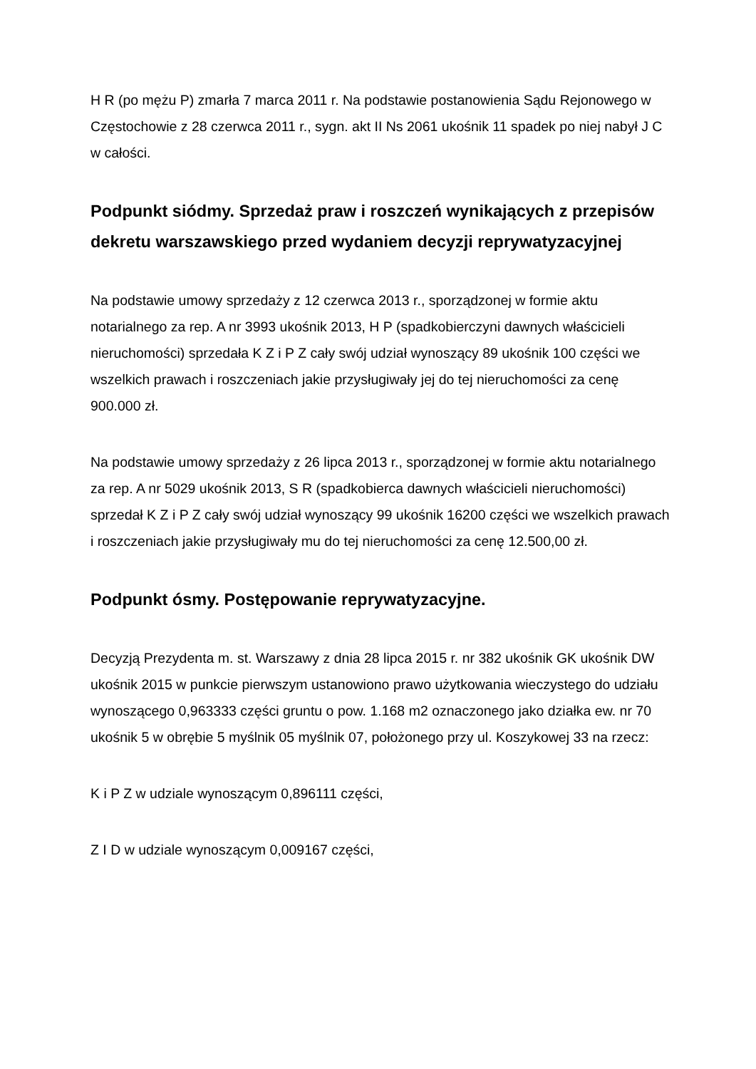H R (po mężu P) zmarła 7 marca 2011 r. Na podstawie postanowienia Sądu Rejonowego w Częstochowie z 28 czerwca 2011 r., sygn. akt II Ns 2061 ukośnik 11 spadek po niej nabył J C w całości.
Podpunkt siódmy. Sprzedaż praw i roszczeń wynikających z przepisów dekretu warszawskiego przed wydaniem decyzji reprywatyzacyjnej
Na podstawie umowy sprzedaży z 12 czerwca 2013 r., sporządzonej w formie aktu notarialnego za rep. A nr 3993 ukośnik 2013, H P (spadkobierczyni dawnych właścicieli nieruchomości) sprzedała K Z i P Z cały swój udział wynoszący 89 ukośnik 100 części we wszelkich prawach i roszczeniach jakie przysługiwały jej do tej nieruchomości za cenę 900.000 zł.
Na podstawie umowy sprzedaży z 26 lipca 2013 r., sporządzonej w formie aktu notarialnego za rep. A nr 5029 ukośnik 2013, S R (spadkobierca dawnych właścicieli nieruchomości) sprzedał K Z i P Z cały swój udział wynoszący 99 ukośnik 16200 części we wszelkich prawach i roszczeniach jakie przysługiwały mu do tej nieruchomości za cenę 12.500,00 zł.
Podpunkt ósmy. Postępowanie reprywatyzacyjne.
Decyzją Prezydenta m. st. Warszawy z dnia 28 lipca 2015 r. nr 382 ukośnik GK ukośnik DW ukośnik 2015 w punkcie pierwszym ustanowiono prawo użytkowania wieczystego do udziału wynoszącego 0,963333 części gruntu o pow. 1.168 m2 oznaczonego jako działka ew. nr 70 ukośnik 5 w obrębie 5 myślnik 05 myślnik 07, położonego przy ul. Koszykowej 33 na rzecz:
K i P Z w udziale wynoszącym 0,896111 części,
Z I D w udziale wynoszącym 0,009167 części,